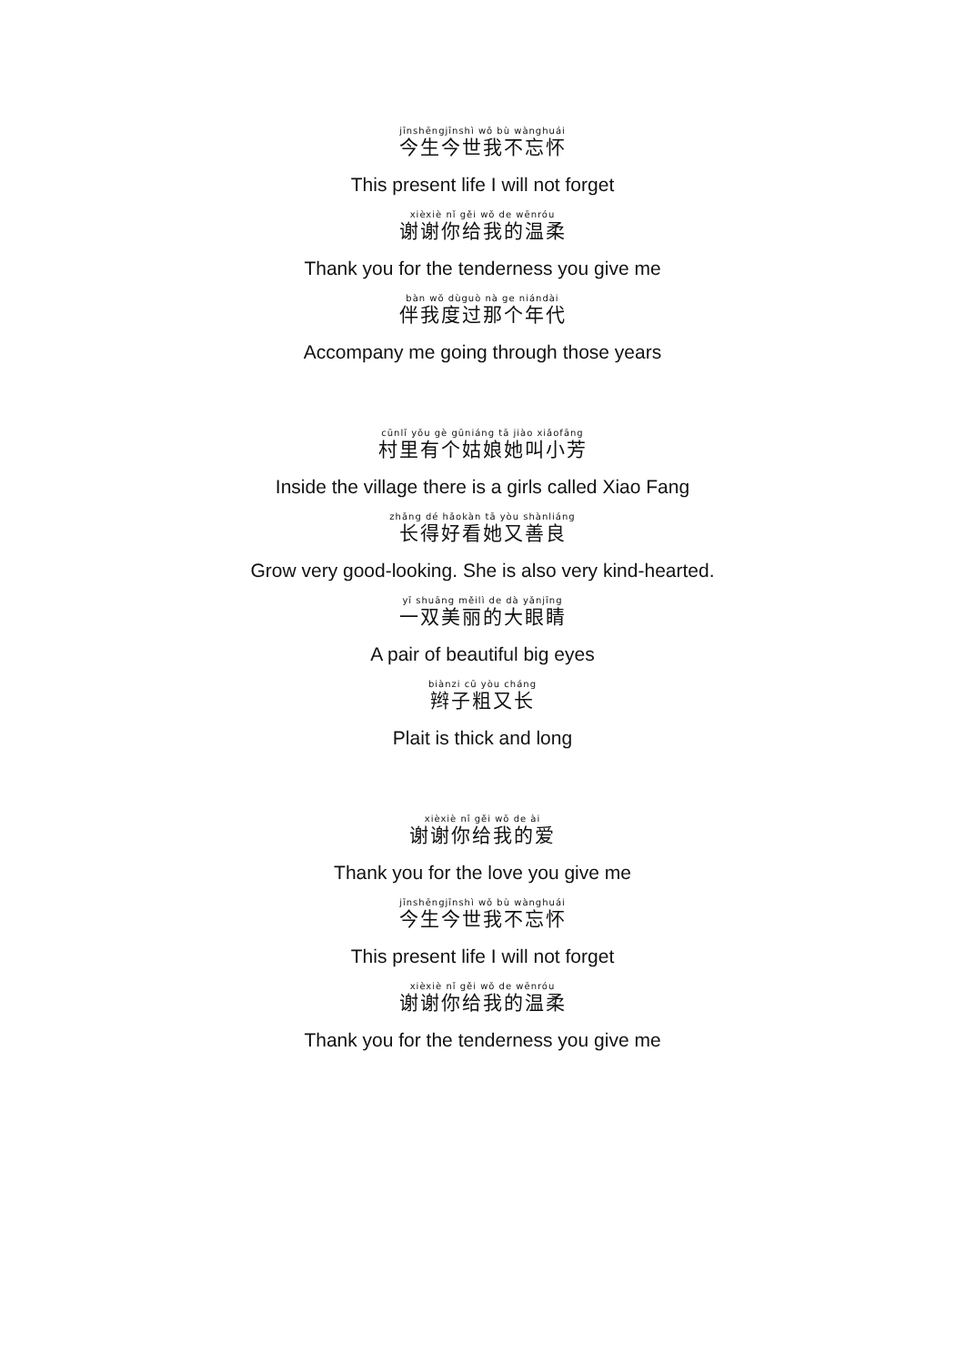jīnshēngjīnshì wǒ bù wànghuái
今生今世我不忘怀
This present life I will not forget
xièxiè nǐ gěi wǒ de wēnróu
谢谢你给我的温柔
Thank you for the tenderness you give me
bàn wǒ dùguò nà ge niándài
伴我度过那个年代
Accompany me going through those years
cūnlǐ yǒu gè gūniáng tā jiào xiǎofāng
村里有个姑娘她叫小芳
Inside the village there is a girls called Xiao Fang
zhǎng dé hǎokàn tā yòu shànliáng
长得好看她又善良
Grow very good-looking. She is also very kind-hearted.
yī shuāng měilì de dà yǎnjīng
一双美丽的大眼睛
A pair of beautiful big eyes
biànzi cū yòu cháng
辫子粗又长
Plait is thick and long
xièxiè nǐ gěi wǒ de ài
谢谢你给我的爱
Thank you for the love you give me
jīnshēngjīnshì wǒ bù wànghuái
今生今世我不忘怀
This present life I will not forget
xièxiè nǐ gěi wǒ de wēnróu
谢谢你给我的温柔
Thank you for the tenderness you give me